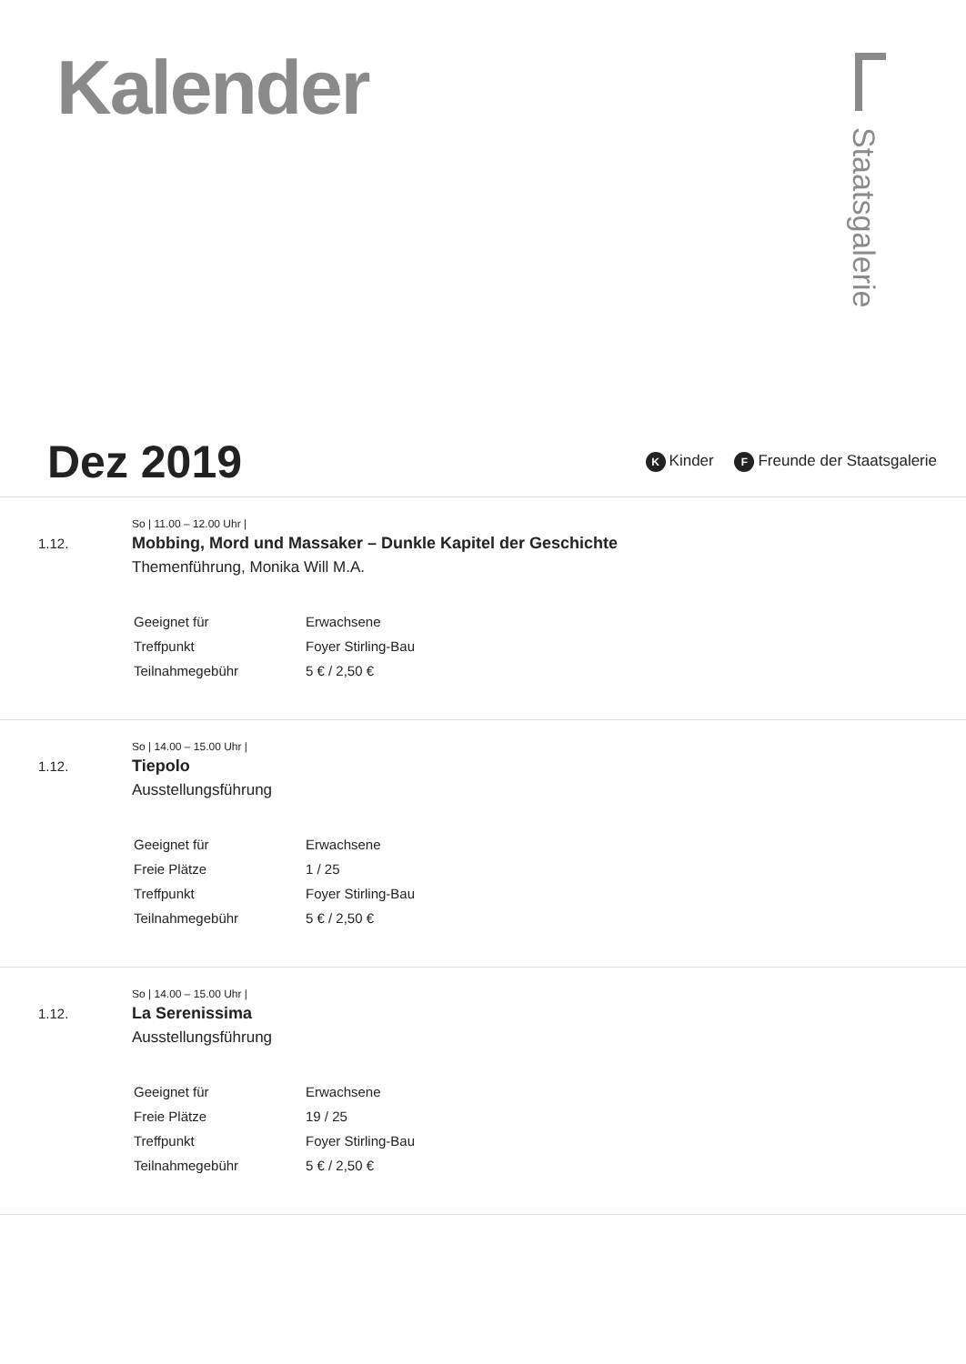Kalender
Staatsgalerie
Dez 2019
K Kinder F Freunde der Staatsgalerie
1.12.
So | 11.00 – 12.00 Uhr |
Mobbing, Mord und Massaker – Dunkle Kapitel der Geschichte
Themenführung, Monika Will M.A.
| Geeignet für | Erwachsene |
| Treffpunkt | Foyer Stirling-Bau |
| Teilnahmegebühr | 5 € / 2,50 € |
1.12.
So | 14.00 – 15.00 Uhr |
Tiepolo
Ausstellungsführung
| Geeignet für | Erwachsene |
| Freie Plätze | 1 / 25 |
| Treffpunkt | Foyer Stirling-Bau |
| Teilnahmegebühr | 5 € / 2,50 € |
1.12.
So | 14.00 – 15.00 Uhr |
La Serenissima
Ausstellungsführung
| Geeignet für | Erwachsene |
| Freie Plätze | 19 / 25 |
| Treffpunkt | Foyer Stirling-Bau |
| Teilnahmegebühr | 5 € / 2,50 € |